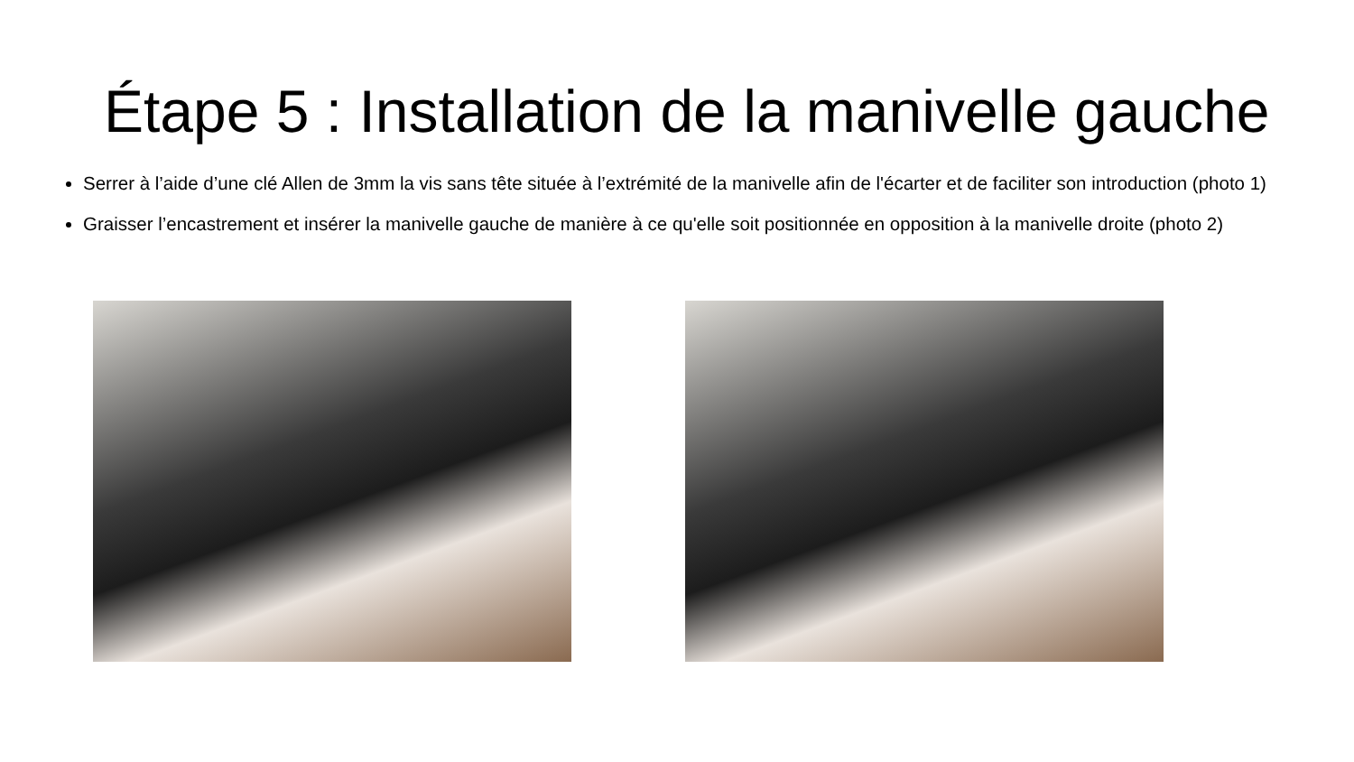Étape 5 : Installation de la manivelle gauche
Serrer à l’aide d’une clé Allen de 3mm la vis sans tête située à l’extrémité de la manivelle afin de l'écarter et de faciliter son introduction (photo 1)
Graisser l’encastrement et insérer la manivelle gauche de manière à ce qu'elle soit positionnée en opposition à la manivelle droite (photo 2)